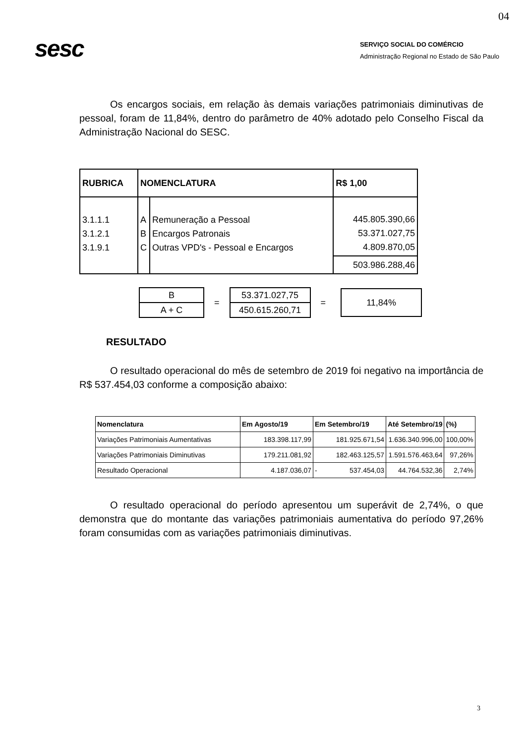04
sesc
SERVIÇO SOCIAL DO COMÉRCIO
Administração Regional no Estado de São Paulo
Os encargos sociais, em relação às demais variações patrimoniais diminutivas de pessoal, foram de 11,84%, dentro do parâmetro de 40% adotado pelo Conselho Fiscal da Administração Nacional do SESC.
| RUBRICA | NOMENCLATURA | | R$ 1,00 |
| --- | --- | --- | --- |
| 3.1.1.1 3.1.2.1 3.1.9.1 | A B C | Remuneração a Pessoal Encargos Patronais Outras VPD's - Pessoal e Encargos | 445.805.390,66 53.371.027,75 4.809.870,05 |
| | | | 503.986.288,46 |
| B |
| A + C |
=
| 53.371.027,75 |
| 450.615.260,71 |
=
11,84%
RESULTADO
O resultado operacional do mês de setembro de 2019 foi negativo na importância de R$ 537.454,03 conforme a composição abaixo:
| Nomenclatura | Em Agosto/19 | Em Setembro/19 | Até Setembro/19 | (%) |
| --- | --- | --- | --- | --- |
| Variações Patrimoniais Aumentativas | 183.398.117,99 | 181.925.671,54 | 1.636.340.996,00 | 100,00% |
| Variações Patrimoniais Diminutivas | 179.211.081,92 | 182.463.125,57 | 1.591.576.463,64 | 97,26% |
| Resultado Operacional | 4.187.036,07 | - 537.454,03 | 44.764.532,36 | 2,74% |
O resultado operacional do período apresentou um superávit de 2,74%, o que demonstra que do montante das variações patrimoniais aumentativa do período 97,26% foram consumidas com as variações patrimoniais diminutivas.
3